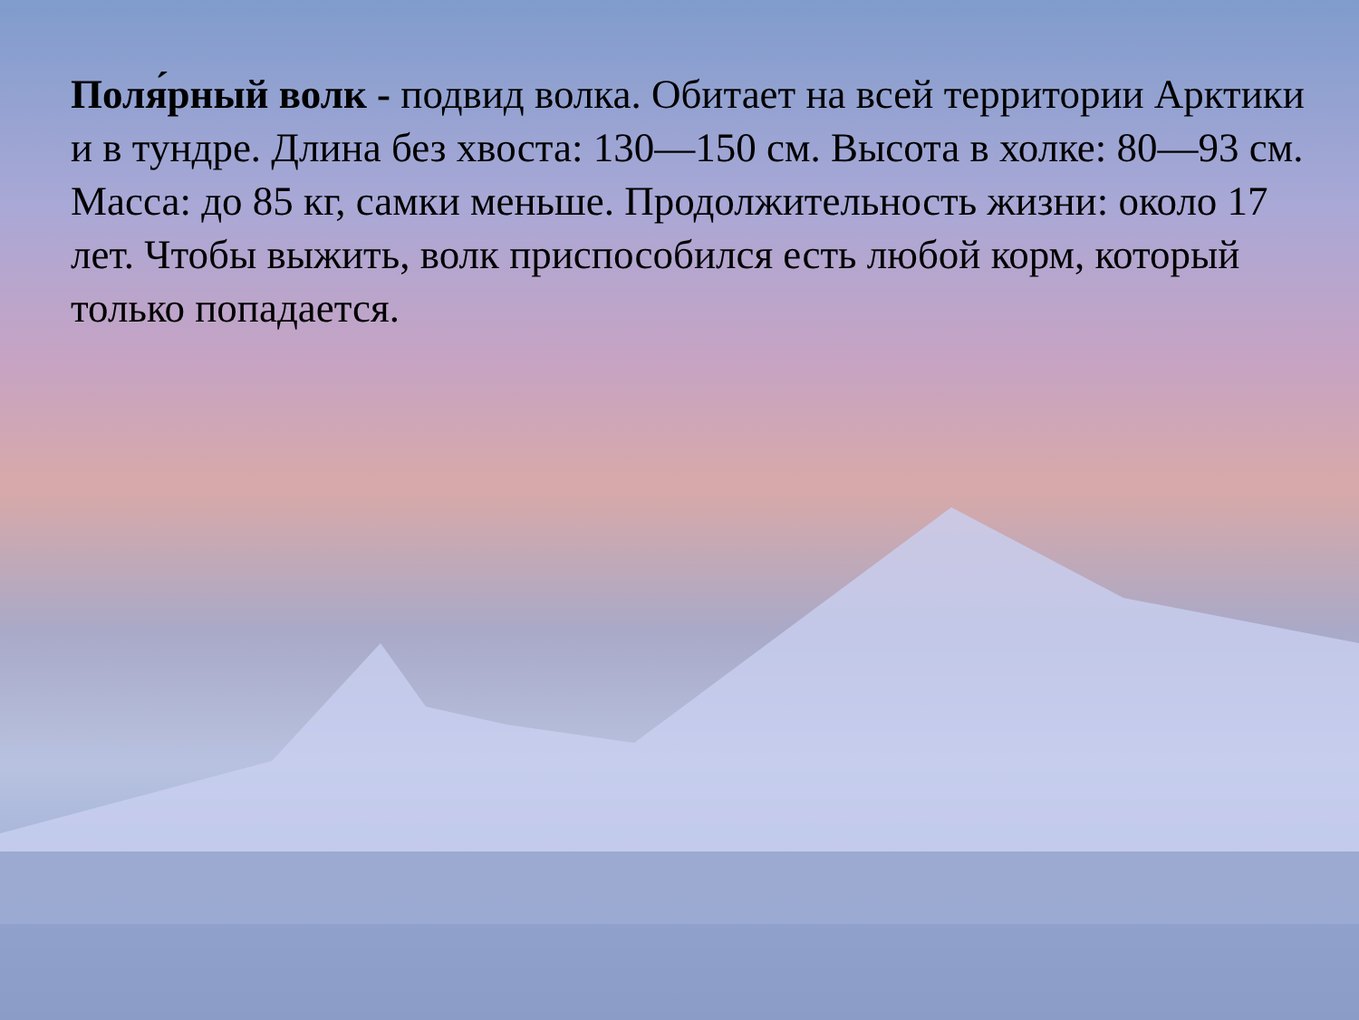Поля́рный волк - подвид волка. Обитает на всей территории Арктики и в тундре. Длина без хвоста: 130—150 см. Высота в холке: 80—93 см. Масса: до 85 кг, самки меньше. Продолжительность жизни: около 17 лет. Чтобы выжить, волк приспособился есть любой корм, который только попадается.